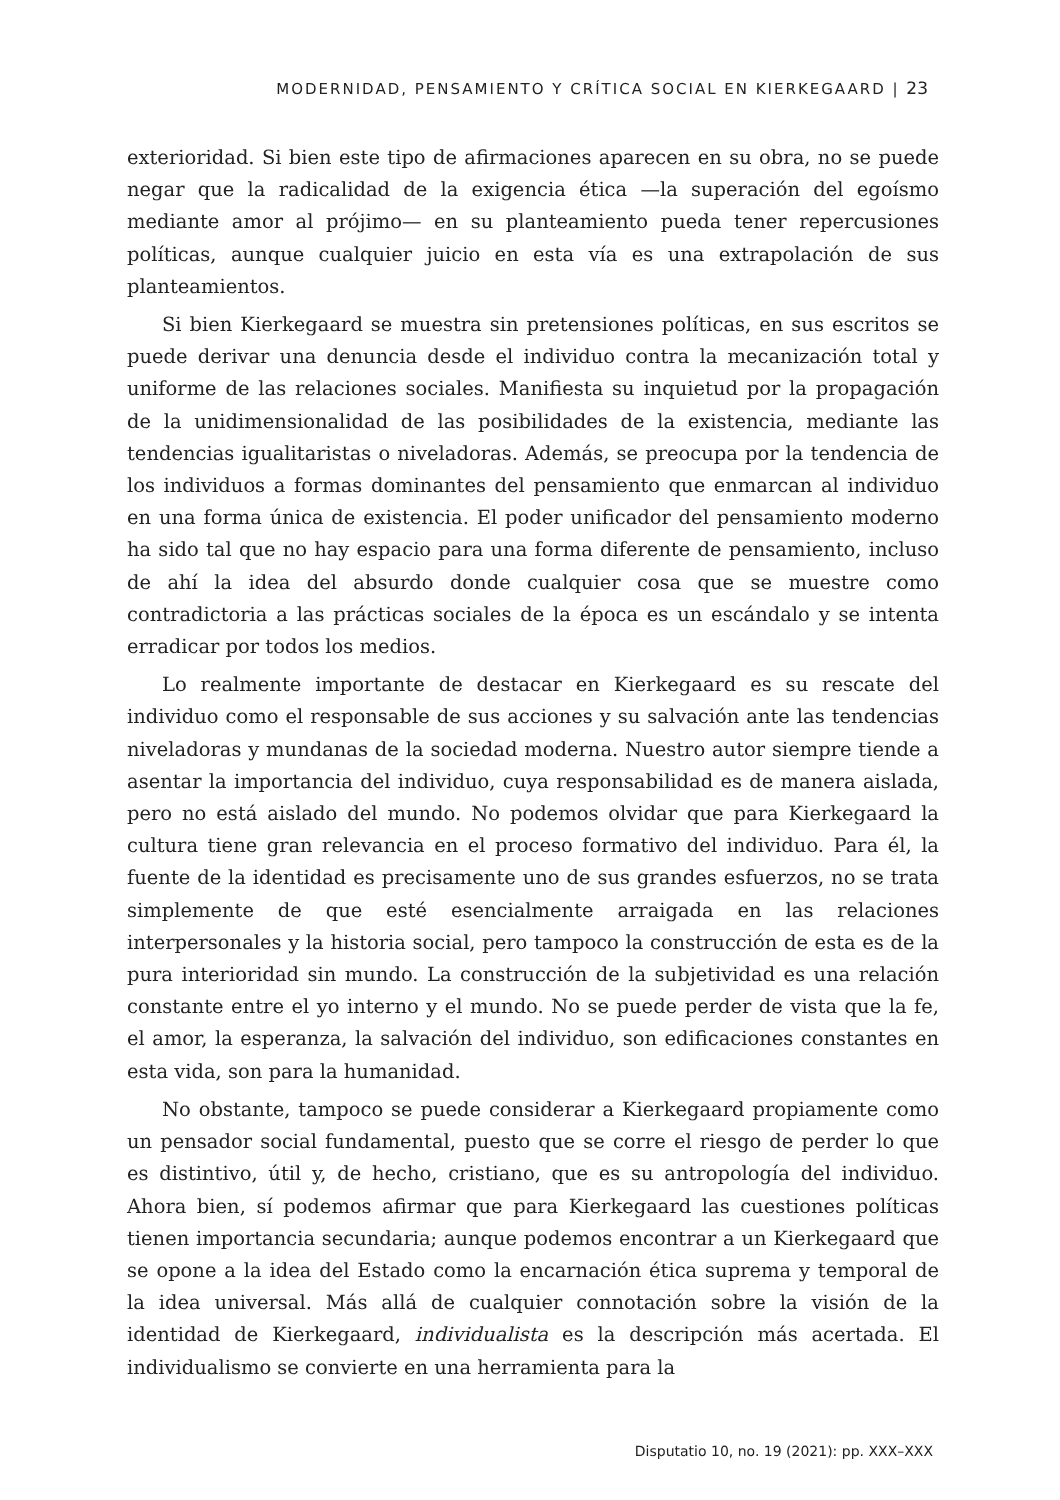MODERNIDAD, PENSAMIENTO Y CRÍTICA SOCIAL EN KIERKEGAARD | 23
exterioridad. Si bien este tipo de afirmaciones aparecen en su obra, no se puede negar que la radicalidad de la exigencia ética —la superación del egoísmo mediante amor al prójimo— en su planteamiento pueda tener repercusiones políticas, aunque cualquier juicio en esta vía es una extrapolación de sus planteamientos.
Si bien Kierkegaard se muestra sin pretensiones políticas, en sus escritos se puede derivar una denuncia desde el individuo contra la mecanización total y uniforme de las relaciones sociales. Manifiesta su inquietud por la propagación de la unidimensionalidad de las posibilidades de la existencia, mediante las tendencias igualitaristas o niveladoras. Además, se preocupa por la tendencia de los individuos a formas dominantes del pensamiento que enmarcan al individuo en una forma única de existencia. El poder unificador del pensamiento moderno ha sido tal que no hay espacio para una forma diferente de pensamiento, incluso de ahí la idea del absurdo donde cualquier cosa que se muestre como contradictoria a las prácticas sociales de la época es un escándalo y se intenta erradicar por todos los medios.
Lo realmente importante de destacar en Kierkegaard es su rescate del individuo como el responsable de sus acciones y su salvación ante las tendencias niveladoras y mundanas de la sociedad moderna. Nuestro autor siempre tiende a asentar la importancia del individuo, cuya responsabilidad es de manera aislada, pero no está aislado del mundo. No podemos olvidar que para Kierkegaard la cultura tiene gran relevancia en el proceso formativo del individuo. Para él, la fuente de la identidad es precisamente uno de sus grandes esfuerzos, no se trata simplemente de que esté esencialmente arraigada en las relaciones interpersonales y la historia social, pero tampoco la construcción de esta es de la pura interioridad sin mundo. La construcción de la subjetividad es una relación constante entre el yo interno y el mundo. No se puede perder de vista que la fe, el amor, la esperanza, la salvación del individuo, son edificaciones constantes en esta vida, son para la humanidad.
No obstante, tampoco se puede considerar a Kierkegaard propiamente como un pensador social fundamental, puesto que se corre el riesgo de perder lo que es distintivo, útil y, de hecho, cristiano, que es su antropología del individuo. Ahora bien, sí podemos afirmar que para Kierkegaard las cuestiones políticas tienen importancia secundaria; aunque podemos encontrar a un Kierkegaard que se opone a la idea del Estado como la encarnación ética suprema y temporal de la idea universal. Más allá de cualquier connotación sobre la visión de la identidad de Kierkegaard, individualista es la descripción más acertada. El individualismo se convierte en una herramienta para la
Disputatio 10, no. 19 (2021): pp. XXX–XXX